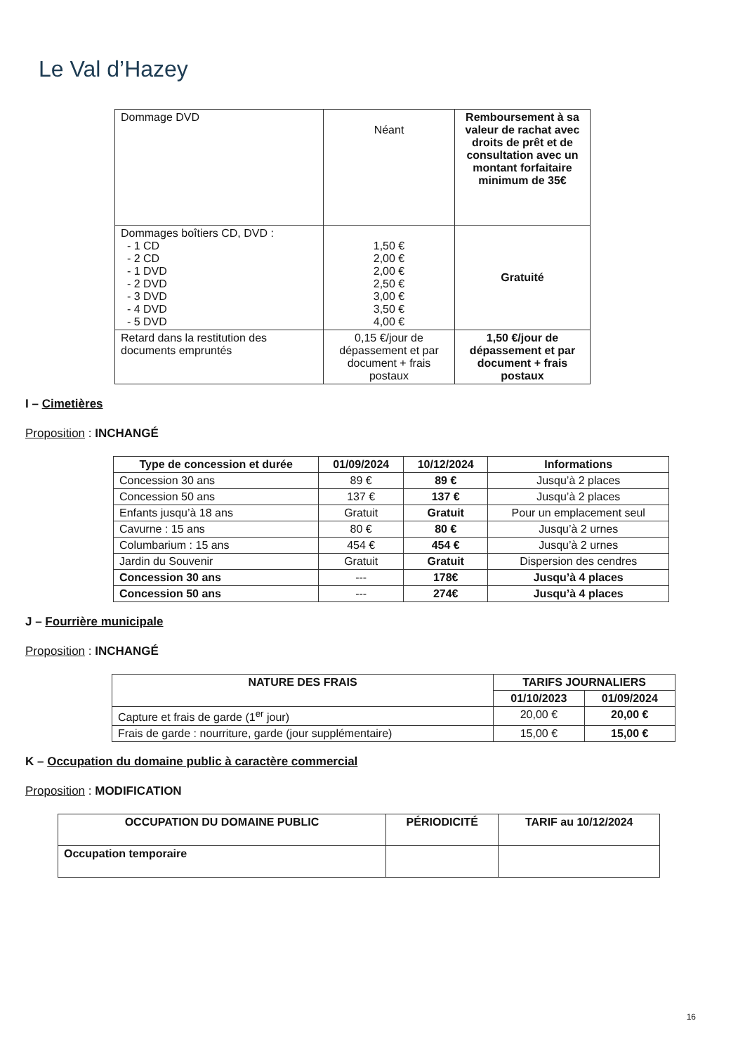Le Val d’Hazey
| Dommage DVD | Néant | Remboursement à sa valeur de rachat avec droits de prêt et de consultation avec un montant forfaitaire minimum de 35€ |
| Dommages boîtiers CD, DVD : - 1 CD - 2 CD - 1 DVD - 2 DVD - 3 DVD - 4 DVD - 5 DVD | 1,50 € 2,00 € 2,00 € 2,50 € 3,00 € 3,50 € 4,00 € | Gratuité |
| Retard dans la restitution des documents empruntés | 0,15 €/jour de dépassement et par document + frais postaux | 1,50 €/jour de dépassement et par document + frais postaux |
I – Cimetières
Proposition : INCHANGÉ
| Type de concession et durée | 01/09/2024 | 10/12/2024 | Informations |
| --- | --- | --- | --- |
| Concession 30 ans | 89 € | 89 € | Jusqu’à 2 places |
| Concession 50 ans | 137 € | 137 € | Jusqu’à 2 places |
| Enfants jusqu’à 18 ans | Gratuit | Gratuit | Pour un emplacement seul |
| Cavurne : 15 ans | 80 € | 80 € | Jusqu’à 2 urnes |
| Columbarium : 15 ans | 454 € | 454 € | Jusqu’à 2 urnes |
| Jardin du Souvenir | Gratuit | Gratuit | Dispersion des cendres |
| Concession 30 ans | --- | 178€ | Jusqu’à 4 places |
| Concession 50 ans | --- | 274€ | Jusqu’à 4 places |
J – Fourrière municipale
Proposition : INCHANGÉ
| NATURE DES FRAIS | TARIFS JOURNALIERS | |
| --- | --- | --- |
| | 01/10/2023 | 01/09/2024 |
| Capture et frais de garde (1<sup>er</sup> jour) | 20,00 € | 20,00 € |
| Frais de garde : nourriture, garde (jour supplémentaire) | 15,00 € | 15,00 € |
K – Occupation du domaine public à caractère commercial
Proposition : MODIFICATION
| OCCUPATION DU DOMAINE PUBLIC | PÉRIODICITÉ | TARIF au 10/12/2024 |
| --- | --- | --- |
| Occupation temporaire | | |
16